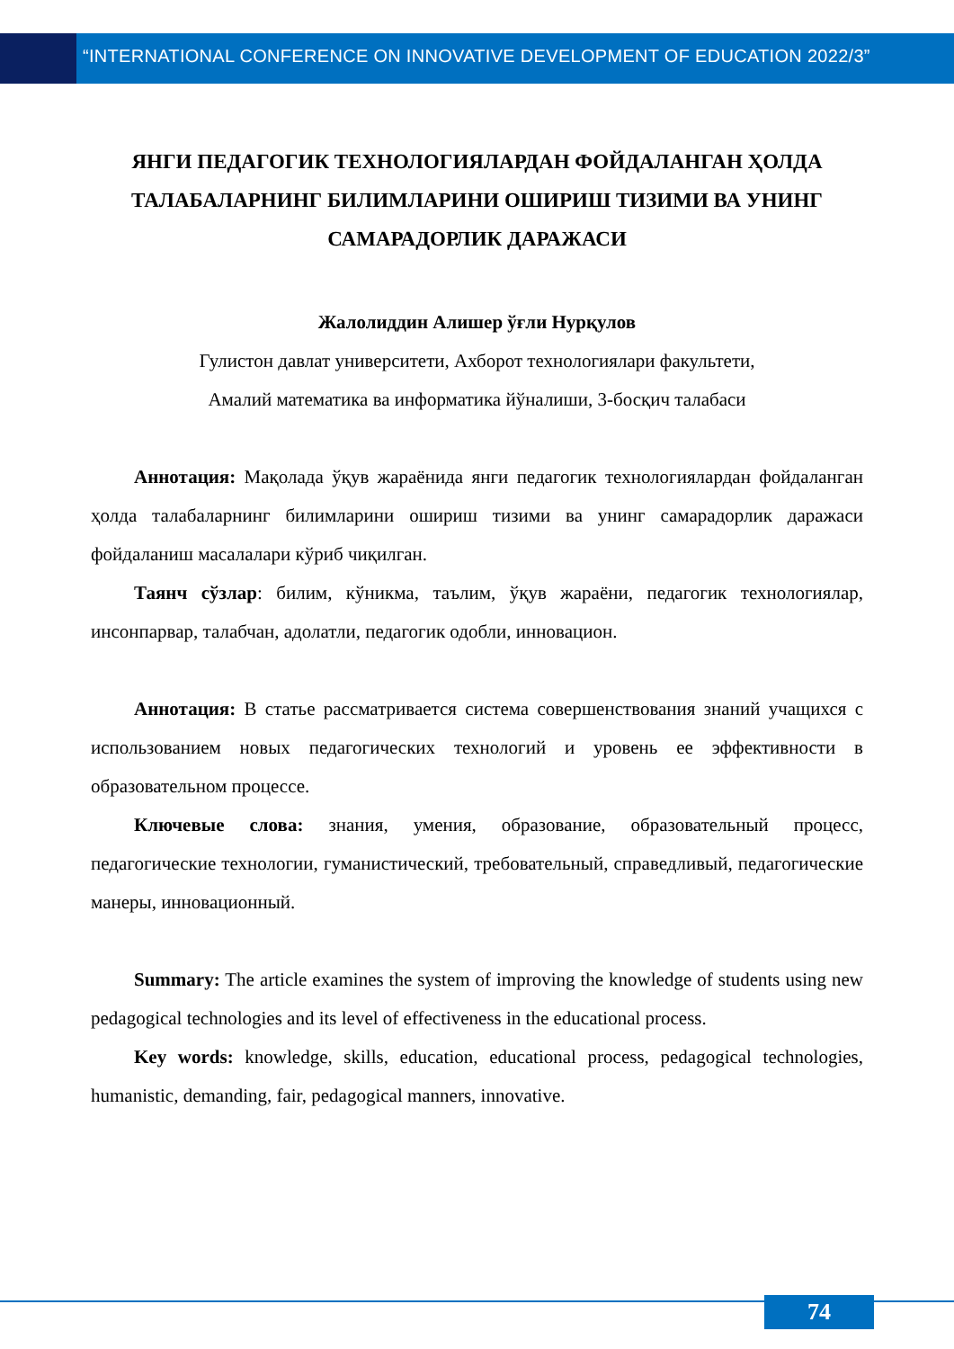“INTERNATIONAL CONFERENCE ON INNOVATIVE DEVELOPMENT OF EDUCATION 2022/3”
ЯНГИ ПЕДАГОГИК ТЕХНОЛОГИЯЛАРДАН ФОЙДАЛАНГАН ҲОЛДА ТАЛАБАЛАРНИНГ БИЛИМЛАРИНИ ОШИРИШ ТИЗИМИ ВА УНИНГ САМАРАДОРЛИК ДАРАЖАСИ
Жалолиддин Алишер ўғли Нурқулов
Гулистон давлат университети, Ахборот технологиялари факультети,
Амалий математика ва информатика йўналиши, 3-босқич талабаси
Аннотация: Мақолада ўқув жараёнида янги педагогик технологиялардан фойдаланган ҳолда талабаларнинг билимларини ошириш тизими ва унинг самарадорлик даражаси фойдаланиш масалалари кўриб чиқилган.
Таянч сўзлар: билим, кўникма, таълим, ўқув жараёни, педагогик технологиялар, инсонпарвар, талабчан, адолатли, педагогик одобли, инновацион.
Аннотация: В статье рассматривается система совершенствования знаний учащихся с использованием новых педагогических технологий и уровень ее эффективности в образовательном процессе.
Ключевые слова: знания, умения, образование, образовательный процесс, педагогические технологии, гуманистический, требовательный, справедливый, педагогические манеры, инновационный.
Summary: The article examines the system of improving the knowledge of students using new pedagogical technologies and its level of effectiveness in the educational process.
Key words: knowledge, skills, education, educational process, pedagogical technologies, humanistic, demanding, fair, pedagogical manners, innovative.
74